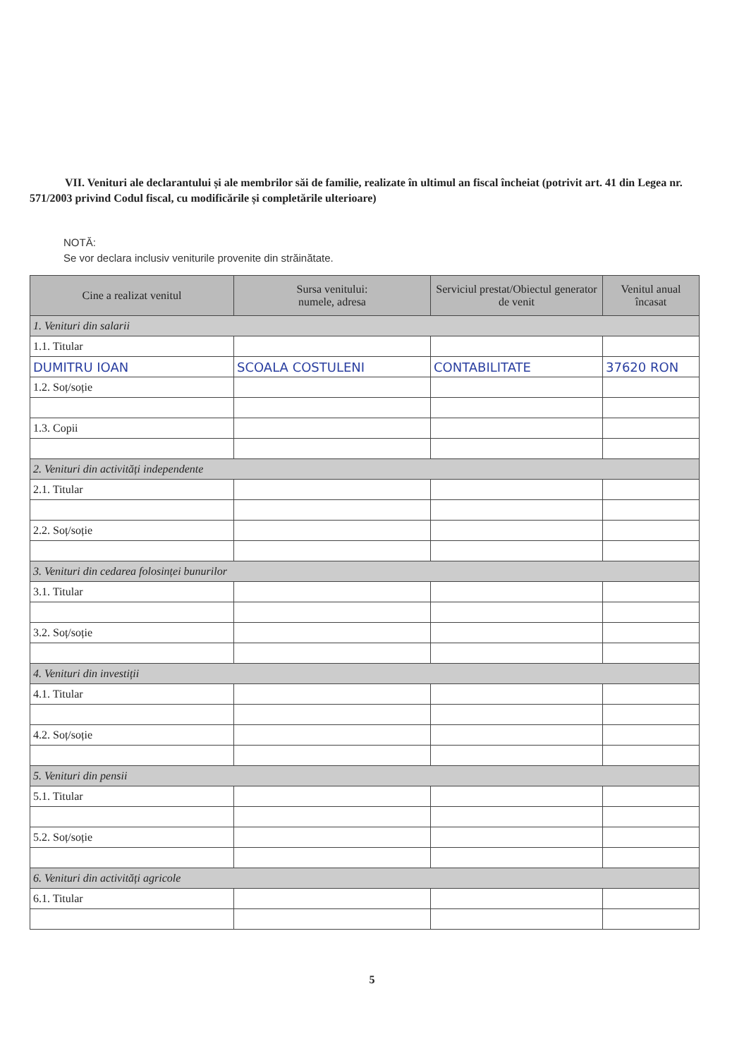VII. Venituri ale declarantului și ale membrilor săi de familie, realizate în ultimul an fiscal încheiat (potrivit art. 41 din Legea nr. 571/2003 privind Codul fiscal, cu modificările și completările ulterioare)
NOTĂ:
Se vor declara inclusiv veniturile provenite din străinătate.
| Cine a realizat venitul | Sursa venitului: numele, adresa | Serviciul prestat/Obiectul generator de venit | Venitul anual încasat |
| --- | --- | --- | --- |
| 1. Venituri din salarii | | | |
| 1.1. Titular | | | |
| DUMITRU IOAN | SCOALA COSTULENI | CONTABILITATE | 37620 RON |
| 1.2. Soț/soție | | | |
| 1.3. Copii | | | |
| 2. Venituri din activități independente | | | |
| 2.1. Titular | | | |
| 2.2. Soț/soție | | | |
| 3. Venituri din cedarea folosinței bunurilor | | | |
| 3.1. Titular | | | |
| 3.2. Soț/soție | | | |
| 4. Venituri din investiții | | | |
| 4.1. Titular | | | |
| 4.2. Soț/soție | | | |
| 5. Venituri din pensii | | | |
| 5.1. Titular | | | |
| 5.2. Soț/soție | | | |
| 6. Venituri din activități agricole | | | |
| 6.1. Titular | | | |
5